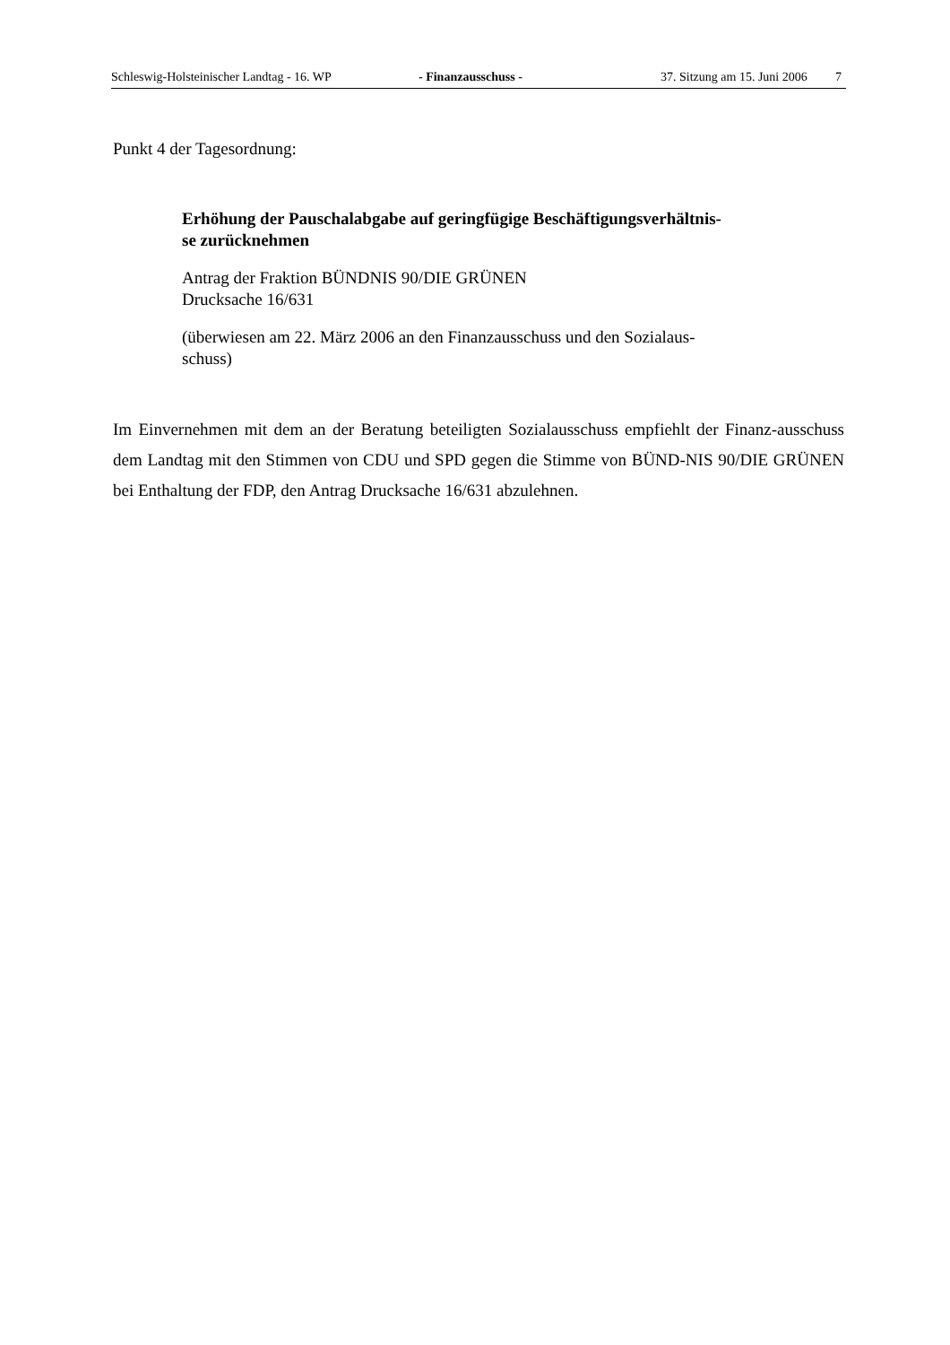Schleswig-Holsteinischer Landtag - 16. WP - Finanzausschuss - 37. Sitzung am 15. Juni 2006 7
Punkt 4 der Tagesordnung:
Erhöhung der Pauschalabgabe auf geringfügige Beschäftigungsverhältnis-
se zurücknehmen
Antrag der Fraktion BÜNDNIS 90/DIE GRÜNEN
Drucksache 16/631
(überwiesen am 22. März 2006 an den Finanzausschuss und den Sozialaus-
schuss)
Im Einvernehmen mit dem an der Beratung beteiligten Sozialausschuss empfiehlt der Finanz-ausschuss dem Landtag mit den Stimmen von CDU und SPD gegen die Stimme von BÜND-NIS 90/DIE GRÜNEN bei Enthaltung der FDP, den Antrag Drucksache 16/631 abzulehnen.